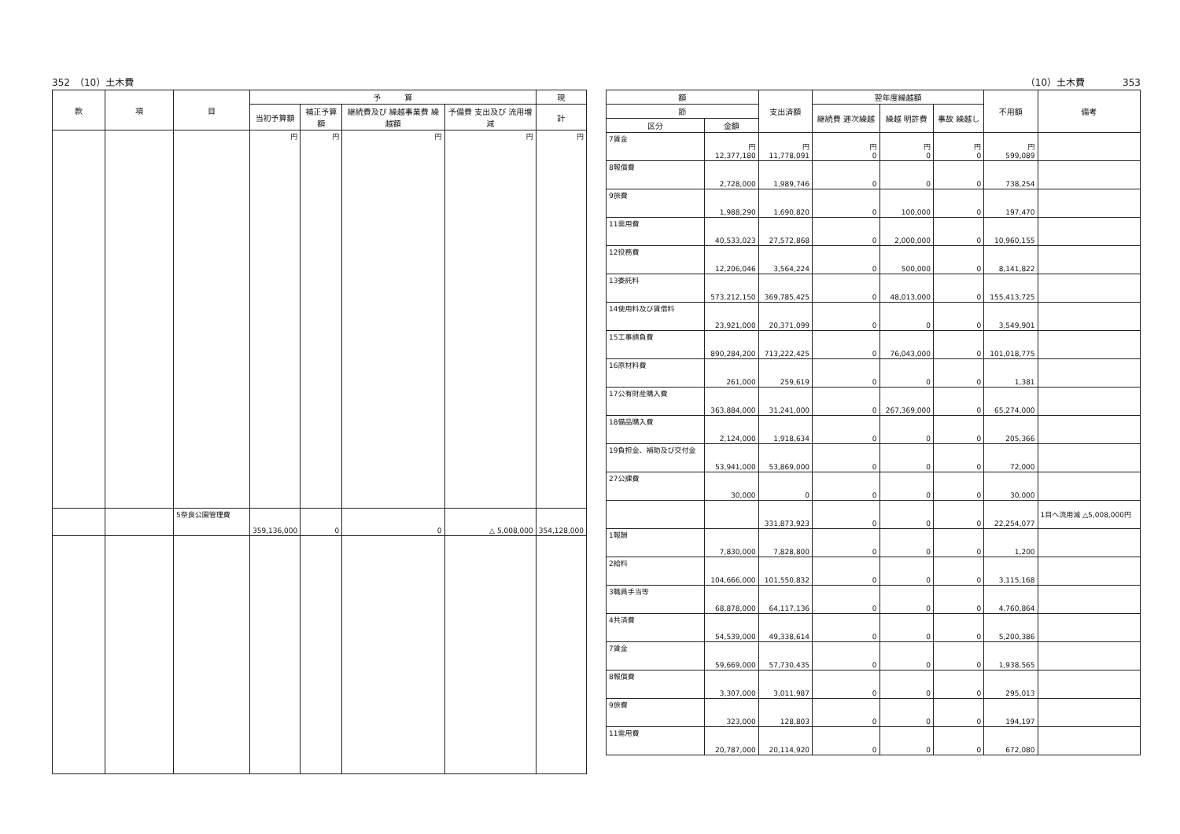352　（10）土木費
| 款 | 項 | 目 | 予 算 | | | | 現 |
| --- | --- | --- | --- | --- | --- | --- | --- |
| | | | 当初予算額 | 補正予算額 | 継続費及び 繰越事業費 繰越額 | 予備費 支出及び 流用増減 | 計 |
| | | | 円 | 円 | 円 | 円 | 円 |
| | | 5奈良公園管理費 | 359,136,000 | 0 | 0 | △ 5,008,000 | 354,128,000 |
（10）土木費　　　　353
| 額 | | 支出済額 | 翌年度繰越額 | | | 不用額 | 備考 |
| --- | --- | --- | --- | --- | --- | --- | --- |
| 節 | | | 継続費 逓次繰越 | 繰越 明許費 | 事故 繰越し | | |
| 区分 | 金額 | | | | | | |
| 7賃金 | 円 12,377,180 | 円 11,778,091 | 円 0 | 円 0 | 円 0 | 円 599,089 | |
| 8報償費 | 2,728,000 | 1,989,746 | 0 | 0 | 0 | 738,254 | |
| 9旅費 | 1,988,290 | 1,690,820 | 0 | 100,000 | 0 | 197,470 | |
| 11需用費 | 40,533,023 | 27,572,868 | 0 | 2,000,000 | 0 | 10,960,155 | |
| 12役務費 | 12,206,046 | 3,564,224 | 0 | 500,000 | 0 | 8,141,822 | |
| 13委託料 | 573,212,150 | 369,785,425 | 0 | 48,013,000 | 0 | 155,413,725 | |
| 14使用料及び賃借料 | 23,921,000 | 20,371,099 | 0 | 0 | 0 | 3,549,901 | |
| 15工事請負費 | 890,284,200 | 713,222,425 | 0 | 76,043,000 | 0 | 101,018,775 | |
| 16原材料費 | 261,000 | 259,619 | 0 | 0 | 0 | 1,381 | |
| 17公有財産購入費 | 363,884,000 | 31,241,000 | 0 | 267,369,000 | 0 | 65,274,000 | |
| 18備品購入費 | 2,124,000 | 1,918,634 | 0 | 0 | 0 | 205,366 | |
| 19負担金、補助及び交付金 | 53,941,000 | 53,869,000 | 0 | 0 | 0 | 72,000 | |
| 27公課費 | 30,000 | 0 | 0 | 0 | 0 | 30,000 | |
| | | 331,873,923 | 0 | 0 | 0 | 22,254,077 | 1目へ流用減 △5,008,000円 |
| 1報酬 | 7,830,000 | 7,828,800 | 0 | 0 | 0 | 1,200 | |
| 2給料 | 104,666,000 | 101,550,832 | 0 | 0 | 0 | 3,115,168 | |
| 3職員手当等 | 68,878,000 | 64,117,136 | 0 | 0 | 0 | 4,760,864 | |
| 4共済費 | 54,539,000 | 49,338,614 | 0 | 0 | 0 | 5,200,386 | |
| 7賃金 | 59,669,000 | 57,730,435 | 0 | 0 | 0 | 1,938,565 | |
| 8報償費 | 3,307,000 | 3,011,987 | 0 | 0 | 0 | 295,013 | |
| 9旅費 | 323,000 | 128,803 | 0 | 0 | 0 | 194,197 | |
| 11需用費 | 20,787,000 | 20,114,920 | 0 | 0 | 0 | 672,080 | |